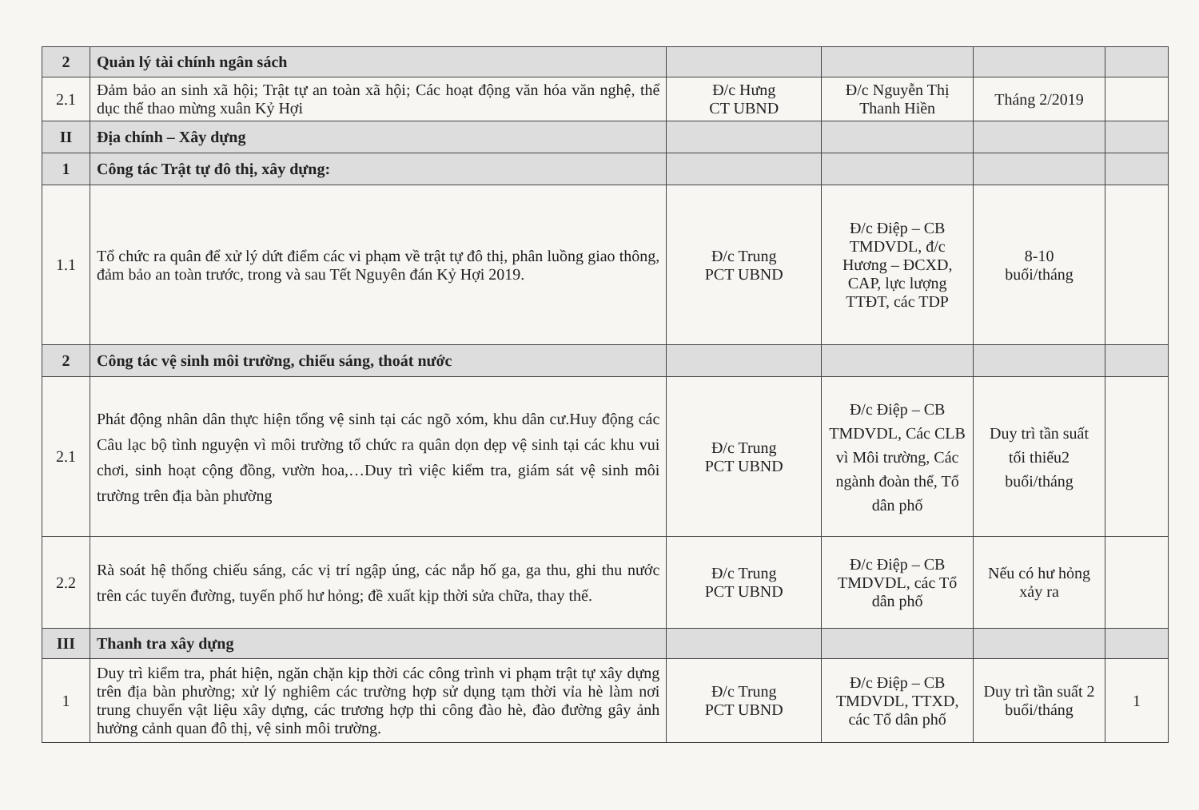| 2 | Quản lý tài chính ngân sách | | | | |
| 2.1 | Đảm bảo an sinh xã hội; Trật tự an toàn xã hội; Các hoạt động văn hóa văn nghệ, thể dục thể thao mừng xuân Kỷ Hợi | Đ/c Hưng CT UBND | Đ/c Nguyễn Thị Thanh Hiền | Tháng 2/2019 | |
| II | Địa chính – Xây dựng | | | | |
| 1 | Công tác Trật tự đô thị, xây dựng: | | | | |
| 1.1 | Tổ chức ra quân để xử lý dứt điểm các vi phạm về trật tự đô thị, phân luồng giao thông, đảm bảo an toàn trước, trong và sau Tết Nguyên đán Kỷ Hợi 2019. | Đ/c Trung PCT UBND | Đ/c Điệp – CB TMDVDL, đ/c Hương – ĐCXD, CAP, lực lượng TTĐT, các TDP | 8-10 buổi/tháng | |
| 2 | Công tác vệ sinh môi trường, chiếu sáng, thoát nước | | | | |
| 2.1 | Phát động nhân dân thực hiện tổng vệ sinh tại các ngõ xóm, khu dân cư.Huy động các Câu lạc bộ tình nguyện vì môi trường tổ chức ra quân dọn dẹp vệ sinh tại các khu vui chơi, sinh hoạt cộng đồng, vườn hoa,…Duy trì việc kiểm tra, giám sát vệ sinh môi trường trên địa bàn phường | Đ/c Trung PCT UBND | Đ/c Điệp – CB TMDVDL, Các CLB vì Môi trường, Các ngành đoàn thể, Tổ dân phố | Duy trì tần suất tối thiểu2 buổi/tháng | |
| 2.2 | Rà soát hệ thống chiếu sáng, các vị trí ngập úng, các nắp hố ga, ga thu, ghi thu nước trên các tuyến đường, tuyến phố hư hỏng; đề xuất kịp thời sửa chữa, thay thế. | Đ/c Trung PCT UBND | Đ/c Điệp – CB TMDVDL, các Tổ dân phố | Nếu có hư hỏng xảy ra | |
| III | Thanh tra xây dựng | | | | |
| 1 | Duy trì kiểm tra, phát hiện, ngăn chặn kịp thời các công trình vi phạm trật tự xây dựng trên địa bàn phường; xử lý nghiêm các trường hợp sử dụng tạm thời vỉa hè làm nơi trung chuyển vật liệu xây dựng, các trương hợp thi công đào hè, đào đường gây ảnh hưởng cảnh quan đô thị, vệ sinh môi trường. | Đ/c Trung PCT UBND | Đ/c Điệp – CB TMDVDL, TTXD, các Tổ dân phố | Duy trì tần suất 2 buổi/tháng | 1 |